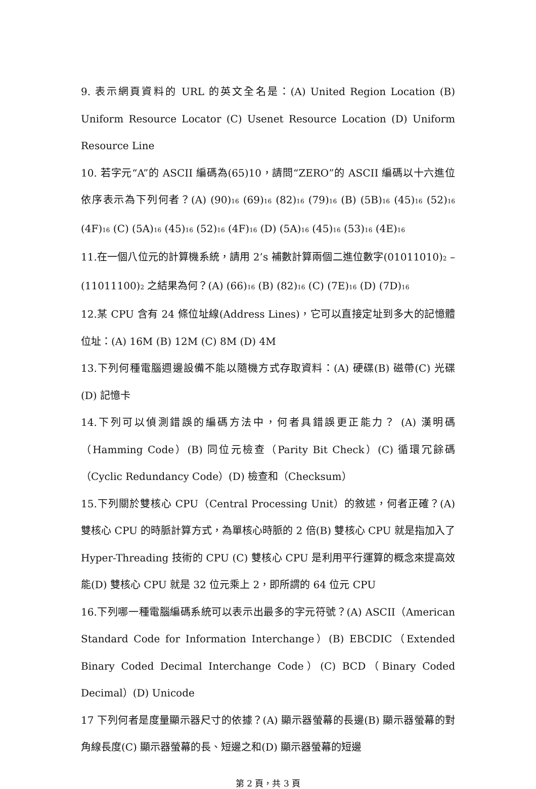9. 表示網頁資料的 URL 的英文全名是：(A) United Region Location (B) Uniform Resource Locator (C) Usenet Resource Location (D) Uniform Resource Line
10. 若字元“A”的 ASCII 編碼為(65)10，請問“ZERO”的 ASCII 編碼以十六進位依序表示為下列何者？(A) (90)<sub>16</sub> (69)<sub>16</sub> (82)<sub>16</sub> (79)<sub>16</sub> (B) (5B)<sub>16</sub> (45)<sub>16</sub> (52)<sub>16</sub> (4F)<sub>16</sub> (C) (5A)<sub>16</sub> (45)<sub>16</sub> (52)<sub>16</sub> (4F)<sub>16</sub> (D) (5A)<sub>16</sub> (45)<sub>16</sub> (53)<sub>16</sub> (4E)<sub>16</sub>
11.在一個八位元的計算機系統，請用 2’s 補數計算兩個二進位數字(01011010)<sub>2</sub> – (11011100)<sub>2</sub> 之結果為何？(A) (66)<sub>16</sub> (B) (82)<sub>16</sub> (C) (7E)<sub>16</sub> (D) (7D)<sub>16</sub>
12.某 CPU 含有 24 條位址線(Address Lines)，它可以直接定址到多大的記憶體位址：(A) 16M (B) 12M (C) 8M (D) 4M
13.下列何種電腦週邊設備不能以隨機方式存取資料：(A) 硬碟(B) 磁帶(C) 光碟 (D) 記憶卡
14.下列可以偵測錯誤的編碼方法中，何者具錯誤更正能力？ (A) 漢明碼（Hamming Code）(B) 同位元檢查（Parity Bit Check）(C) 循環冗餘碼（Cyclic Redundancy Code）(D) 檢查和（Checksum）
15.下列關於雙核心 CPU（Central Processing Unit）的敘述，何者正確？(A) 雙核心 CPU 的時脈計算方式，為單核心時脈的 2 倍(B) 雙核心 CPU 就是指加入了 Hyper-Threading 技術的 CPU (C) 雙核心 CPU 是利用平行運算的概念來提高效能(D) 雙核心 CPU 就是 32 位元乘上 2，即所謂的 64 位元 CPU
16.下列哪一種電腦編碼系統可以表示出最多的字元符號？(A) ASCII（American Standard Code for Information Interchange）(B) EBCDIC（Extended Binary Coded Decimal Interchange Code）(C) BCD（Binary Coded Decimal）(D) Unicode
17 下列何者是度量顯示器尺寸的依據？(A) 顯示器螢幕的長邊(B) 顯示器螢幕的對角線長度(C) 顯示器螢幕的長、短邊之和(D) 顯示器螢幕的短邊
第 2 頁，共 3 頁